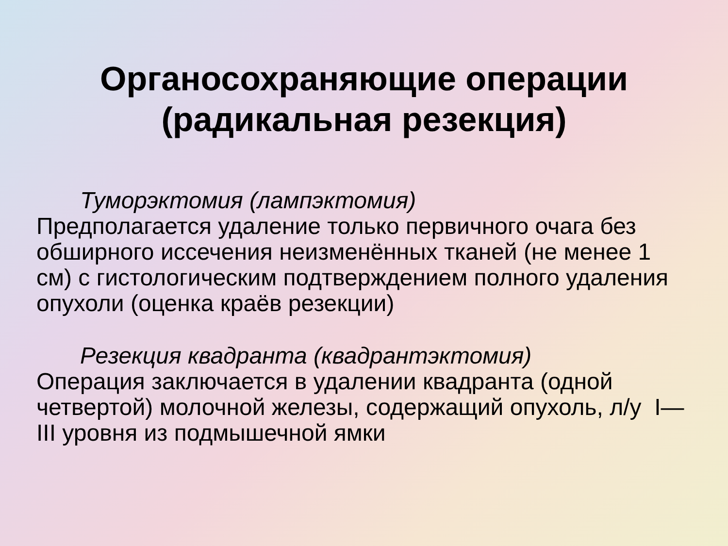Органосохраняющие операции
(радикальная резекция)
Туморэктомия (лампэктомия)
Предполагается удаление только первичного очага без обширного иссечения неизменённых тканей (не менее 1 см) с гистологическим подтверждением полного удаления опухоли (оценка краёв резекции)
Резекция квадранта (квадрантэктомия)
Операция заключается в удалении квадранта (одной четвертой) молочной железы, содержащий опухоль, л/у I— III уровня из подмышечной ямки